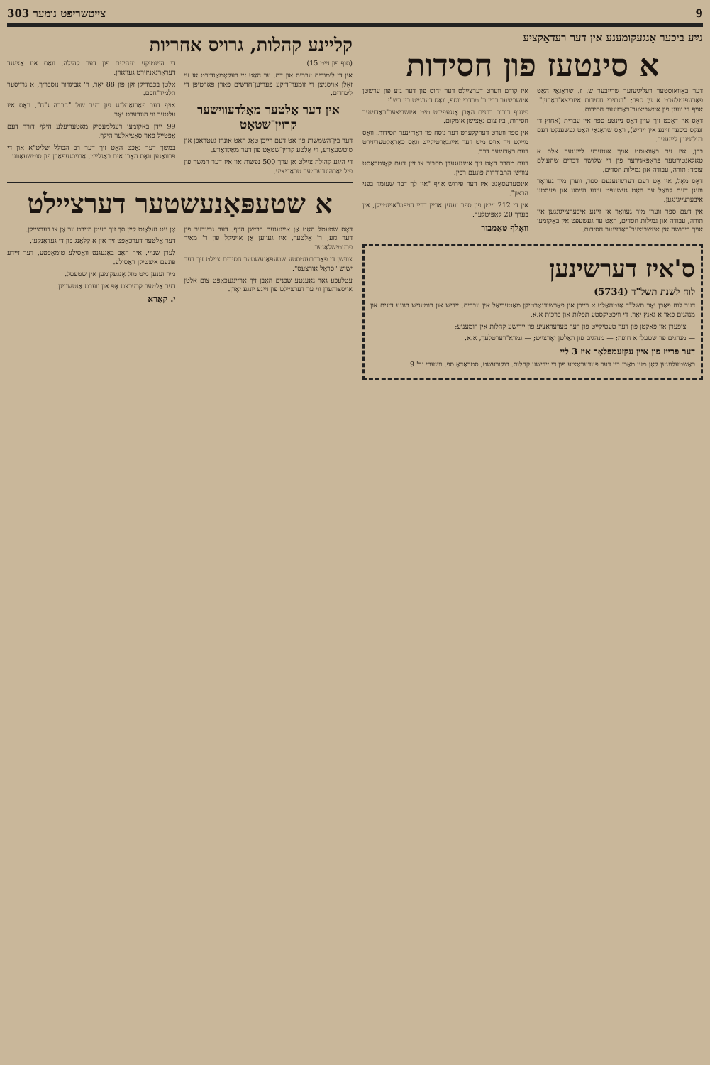9 צייטשריפט נומער 303
נײַע ביכער אָנגעקומענע אין דער רעדאַקציע
א סינטעז פון חסידות
דער באַוואוסטער רעליגיעזער שרייבער ש. ז. שראַגאַי האָט פאַרעפנטלעכט א נײַ ספר: "בנתיבי חסידות איזביצא־ראַדזין". אויף די וועגן פון איזשביצער־ראַדזינער חסידות.
דאָס איז דאַכט זיך שוין דאָס ניינטע ספר אין עברית (אחוץ די זעקס ביכער זיינע אין יידיש), וואָס שראַגאַי האָט געשענקט דעם רעליגיעזן לייענער.
בכן, איז ער באַוואוסט אויך אונזערע לייענער אלס א טאַלאַנטירטער פּראָפּאַגירער פון די שלושה דברים שהעולם עומד: תורה, עבודה און גמילות חסדים.
דאָס מאָל, אין אָט דעם דערשינענעם ספר, ווערן מיר געוואָר וועגן דעם קוואַל ער האָט געשעפּט זיינע הייסע און פעסטע איבערצייגונגען.
אין דעם ספר ווערן מיר געוואָר אז זיינע איבערצייגונגען אין תורה, עבודה און גמילות חסדים, האָט ער געשעפּט אין באַקומען אויך בירושה אין איזשביצער־ראַדזינער חסידות.
איז קודם ווערט דערציילט דער יחוס פון דער גזע פון ערשטן איזשביצער רבין ר' מרדכי יוסף, וואָס דערגייט ביז רש"י.
פינעף דורות רבנים האָבן אָנגעפירט מיט איזשביצער־ראַדזינער חסידות, ביז צום נאַצישן אומקום.
אין ספר ווערט דערקלערט דער נוסח פון ראַדזינער חסידות. וואָס מיילט זיך אויס מיט דער אייגנאַרטיקייט וואָס כאַראַקטעריזירט דעם ראַדזינער דרך.
דעם מחבר האָט זיך איינגעגעבן מסביר צו זיין דעם קאָנטראַסט צווישן התבודדות פונעם רבין.
אינטערעסאַנט איז דער פּירוש אויף "אין לך דבר שעומד בפני הרצון".
אין די 212 זייטן פון ספר זענען אריין דריי הויפּט־אײנטײלן, אין בערך 20 קאַפּיטלעך.
וואָלף טאַמבור
ס'איז דערשינען
לוח לשנת תשל"ד (5734)
דער לוח פאַרן יאָר תשל"ד אַנטהאַלט א רייכן און פאַרשידנאַרטיקן מאַטעריאַל אין עברית, יידיש און רומעניש בנוגע דינים און מנהגים פאַר א גאַנץ יאָר, די וויכטיקסטע תפלות און ברכות א.א.
— ציפערן און פאַקטן פון דער טעטיקייט פון דער פעדעראַציע פון יידישע קהלות אין רומעניע;
— מנהגים פון שטעלן א חופה; — מנהגים פון האַלטן יאָרצייט; — גמרא־ווערטלעך, א.א.
דער פּרייז פון איין עקזעמפּלאַר איז 3 ליי
באַשטעלונגען קאָן מען מאַכן ביי דער פעדעראַציע פון די יידישע קהלות. בוקורעשט, סטראַדאַ ספ. ווינערי נר' 9.
קליינע קהלות, גרויס אחריות
(סוף פון זייט 15)
אין די לימודים עברית און דת. ער האָט זיי רעקאָמאַנדירט אז זיי זאָלן אויסניצן די זומער־דיקע פעריען־חדשים פאַרן פאַרטיפן די לימודים.
אין דער אַלטער מאָלדעווישער קרוין־שטאָט
דער בין־השמשות פון אָט דעם רייכן טאָג האָט אונדז געטראָפן אין סוטשעאַווע, די אַלטע קרוין־שטאָט פון דער מאָלדאַווע.
די היגע קהילה ציילט אן ערך 500 נפשות און איז דער המשך פון פיל יאָרהונדערטער טראַדיציע.
די היינטיקע מנהיגים פון דער קהילה, וואָס איז אַציגנד דעראָרגאַניזירט געוואָרן.
אַלטן בכבודיקן זקן פון 88 יאָר, ר' אביגדור נוסבריך, א גרויסער תלמיד־חכם.
אויף דער פאַרזאַמלונג פון דער שול "חברה ג"ח", וואָס איז עלטער ווי הונדערט יאָר.
99 יידן באַקומען רעגלמעסיק מאַטעריעלע הילף דורך דעם אָפּטייל פאַר סאָציאַלער הילף.
במשך דער נאַכט האָט זיך דער רב הכולל שליט"א און די פּרוואַנען וואָס האָבן אים באַגלייט, אַרויסגעפאָרן פון סוטשעאַווע.
א שטעפּאַנעשטער דערציילט
דאָס שטעטל האָט אַן אייגענעם רבישן הויף. דער גרינדער פון דער גזע, ר' אַלטער, איז געווען אַן אייניקל פון ר' מאיר פרעמישלאַנער.
צווישן די פאַרברענטסטע שטעפּאַנעשטער חסידים ציילט זיך דער ישיש "סראָל אורצעס".
עטלעכע גאָר נאָענטע שכנים האָבן זיך אריינגעכאַפּט צום אַלטן אויסצוהערן ווי ער דערציילט פון זיינע יונגע יאָרן.
אָן ניט געלאָזט קיין סך זיך בעטן הייבט ער אָן צו דערציילן.
דער אַלטער דערכאַפּט זיך אין א קלאַנג פון די געדאַנקען.
לערן שנייי. איך האָב באַגעגנט וואַסילע טימאָפּטע, דער זיידע פונעם איצטיקן וואַסילע.
מיר זענען מיט מזל אָנגעקומען אין שטעטל.
דער אַלטער קרעכצט אָפּ און ווערט אַנטשוויגן.
י. קאַרא